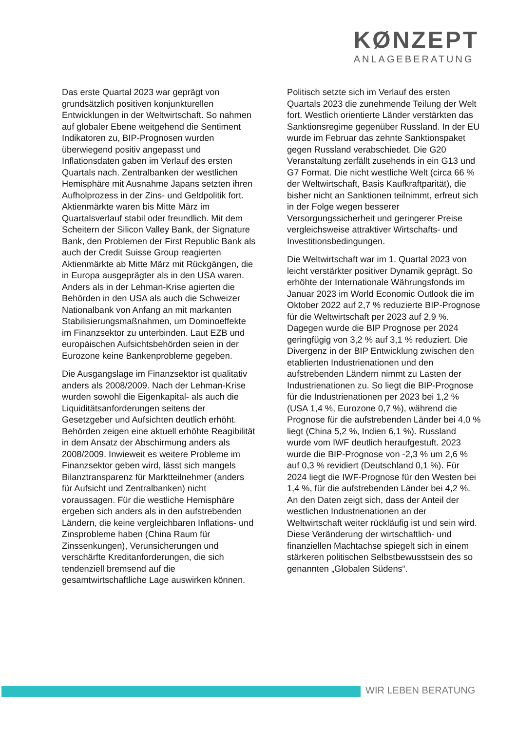KØNZEPT
ANLAGEBERATUNG
Das erste Quartal 2023 war geprägt von grundsätzlich positiven konjunkturellen Entwicklungen in der Weltwirtschaft. So nahmen auf globaler Ebene weitgehend die Sentiment Indikatoren zu, BIP-Prognosen wurden überwiegend positiv angepasst und Inflationsdaten gaben im Verlauf des ersten Quartals nach. Zentralbanken der westlichen Hemisphäre mit Ausnahme Japans setzten ihren Aufholprozess in der Zins- und Geldpolitik fort. Aktienmärkte waren bis Mitte März im Quartalsverlauf stabil oder freundlich. Mit dem Scheitern der Silicon Valley Bank, der Signature Bank, den Problemen der First Republic Bank als auch der Credit Suisse Group reagierten Aktienmärkte ab Mitte März mit Rückgängen, die in Europa ausgeprägter als in den USA waren. Anders als in der Lehman-Krise agierten die Behörden in den USA als auch die Schweizer Nationalbank von Anfang an mit markanten Stabilisierungsmaßnahmen, um Dominoeffekte im Finanzsektor zu unterbinden. Laut EZB und europäischen Aufsichtsbehörden seien in der Eurozone keine Bankenprobleme gegeben.
Die Ausgangslage im Finanzsektor ist qualitativ anders als 2008/2009. Nach der Lehman-Krise wurden sowohl die Eigenkapital- als auch die Liquiditätsanforderungen seitens der Gesetzgeber und Aufsichten deutlich erhöht. Behörden zeigen eine aktuell erhöhte Reagibilität in dem Ansatz der Abschirmung anders als 2008/2009. Inwieweit es weitere Probleme im Finanzsektor geben wird, lässt sich mangels Bilanztransparenz für Marktteilnehmer (anders für Aufsicht und Zentralbanken) nicht voraussagen. Für die westliche Hemisphäre ergeben sich anders als in den aufstrebenden Ländern, die keine vergleichbaren Inflations- und Zinsprobleme haben (China Raum für Zinssenkungen), Verunsicherungen und verschärfte Kreditanforderungen, die sich tendenziell bremsend auf die gesamtwirtschaftliche Lage auswirken können.
Politisch setzte sich im Verlauf des ersten Quartals 2023 die zunehmende Teilung der Welt fort. Westlich orientierte Länder verstärkten das Sanktionsregime gegenüber Russland. In der EU wurde im Februar das zehnte Sanktionspaket gegen Russland verabschiedet. Die G20 Veranstaltung zerfällt zusehends in ein G13 und G7 Format. Die nicht westliche Welt (circa 66 % der Weltwirtschaft, Basis Kaufkraftparität), die bisher nicht an Sanktionen teilnimmt, erfreut sich in der Folge wegen besserer Versorgungssicherheit und geringerer Preise vergleichsweise attraktiver Wirtschafts- und Investitionsbedingungen.
Die Weltwirtschaft war im 1. Quartal 2023 von leicht verstärkter positiver Dynamik geprägt. So erhöhte der Internationale Währungsfonds im Januar 2023 im World Economic Outlook die im Oktober 2022 auf 2,7 % reduzierte BIP-Prognose für die Weltwirtschaft per 2023 auf 2,9 %. Dagegen wurde die BIP Prognose per 2024 geringfügig von 3,2 % auf 3,1 % reduziert. Die Divergenz in der BIP Entwicklung zwischen den etablierten Industrienationen und den aufstrebenden Ländern nimmt zu Lasten der Industrienationen zu. So liegt die BIP-Prognose für die Industrienationen per 2023 bei 1,2 % (USA 1,4 %, Eurozone 0,7 %), während die Prognose für die aufstrebenden Länder bei 4,0 % liegt (China 5,2 %, Indien 6,1 %). Russland wurde vom IWF deutlich heraufgestuft. 2023 wurde die BIP-Prognose von -2,3 % um 2,6 % auf 0,3 % revidiert (Deutschland 0,1 %). Für 2024 liegt die IWF-Prognose für den Westen bei 1,4 %, für die aufstrebenden Länder bei 4,2 %. An den Daten zeigt sich, dass der Anteil der westlichen Industrienationen an der Weltwirtschaft weiter rückläufig ist und sein wird. Diese Veränderung der wirtschaftlich- und finanziellen Machtachse spiegelt sich in einem stärkeren politischen Selbstbewusstsein des so genannten „Globalen Südens“.
WIR LEBEN BERATUNG